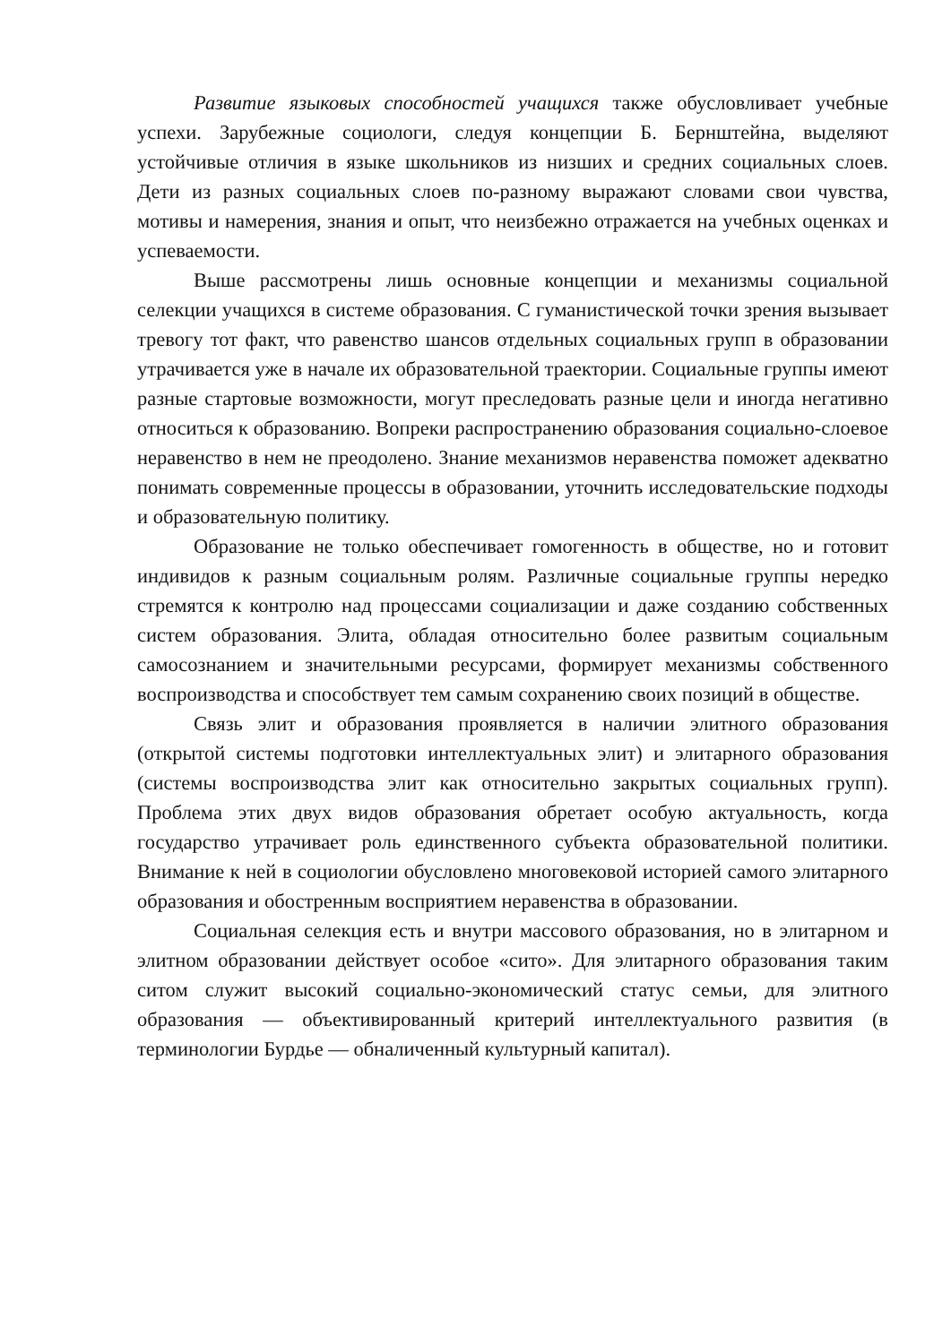Развитие языковых способностей учащихся также обусловливает учебные успехи. Зарубежные социологи, следуя концепции Б. Бернштейна, выделяют устойчивые отличия в языке школьников из низших и средних социальных слоев. Дети из разных социальных слоев по-разному выражают словами свои чувства, мотивы и намерения, знания и опыт, что неизбежно отражается на учебных оценках и успеваемости.
Выше рассмотрены лишь основные концепции и механизмы социальной селекции учащихся в системе образования. С гуманистической точки зрения вызывает тревогу тот факт, что равенство шансов отдельных социальных групп в образовании утрачивается уже в начале их образовательной траектории. Социальные группы имеют разные стартовые возможности, могут преследовать разные цели и иногда негативно относиться к образованию. Вопреки распространению образования социально-слоевое неравенство в нем не преодолено. Знание механизмов неравенства поможет адекватно понимать современные процессы в образовании, уточнить исследовательские подходы и образовательную политику.
Образование не только обеспечивает гомогенность в обществе, но и готовит индивидов к разным социальным ролям. Различные социальные группы нередко стремятся к контролю над процессами социализации и даже созданию собственных систем образования. Элита, обладая относительно более развитым социальным самосознанием и значительными ресурсами, формирует механизмы собственного воспроизводства и способствует тем самым сохранению своих позиций в обществе.
Связь элит и образования проявляется в наличии элитного образования (открытой системы подготовки интеллектуальных элит) и элитарного образования (системы воспроизводства элит как относительно закрытых социальных групп). Проблема этих двух видов образования обретает особую актуальность, когда государство утрачивает роль единственного субъекта образовательной политики. Внимание к ней в социологии обусловлено многовековой историей самого элитарного образования и обостренным восприятием неравенства в образовании.
Социальная селекция есть и внутри массового образования, но в элитарном и элитном образовании действует особое «сито». Для элитарного образования таким ситом служит высокий социально-экономический статус семьи, для элитного образования — объективированный критерий интеллектуального развития (в терминологии Бурдье — обналиченный культурный капитал).